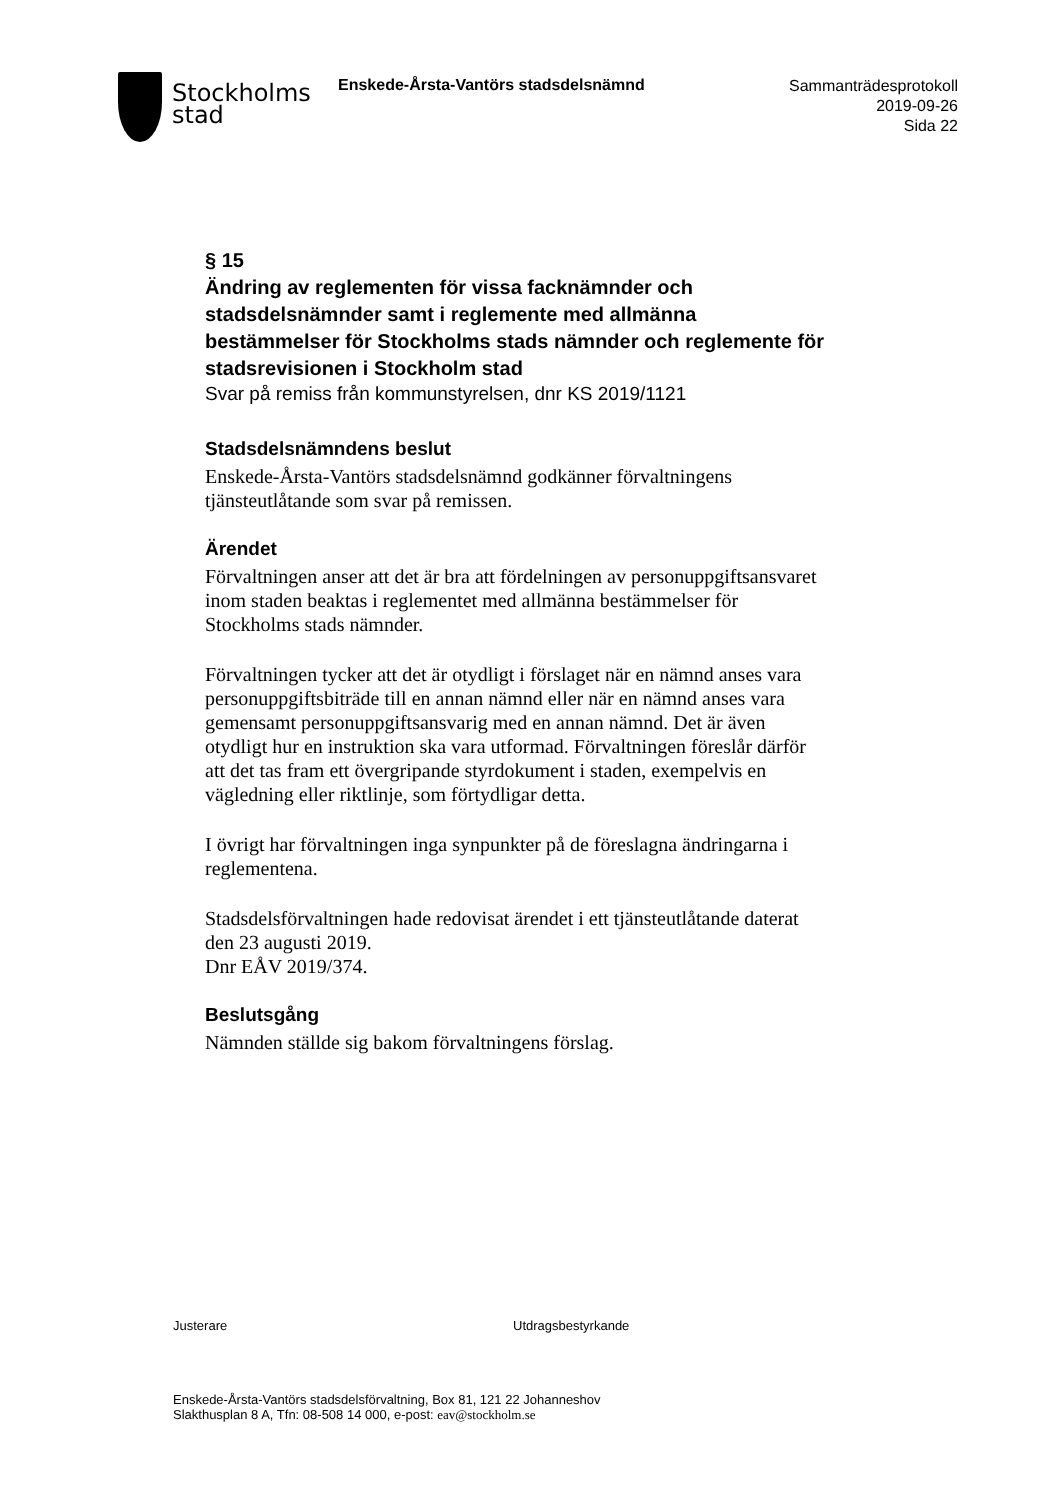Stockholms
stad
Enskede-Årsta-Vantörs stadsdelsnämnd
Sammanträdesprotokoll
2019-09-26
Sida 22
§ 15
Ändring av reglementen för vissa facknämnder och stadsdelsnämnder samt i reglemente med allmänna bestämmelser för Stockholms stads nämnder och reglemente för stadsrevisionen i Stockholm stad
Svar på remiss från kommunstyrelsen, dnr KS 2019/1121
Stadsdelsnämndens beslut
Enskede-Årsta-Vantörs stadsdelsnämnd godkänner förvaltningens tjänsteutlåtande som svar på remissen.
Ärendet
Förvaltningen anser att det är bra att fördelningen av personuppgiftsansvaret inom staden beaktas i reglementet med allmänna bestämmelser för Stockholms stads nämnder.
Förvaltningen tycker att det är otydligt i förslaget när en nämnd anses vara personuppgiftsbiträde till en annan nämnd eller när en nämnd anses vara gemensamt personuppgiftsansvarig med en annan nämnd. Det är även otydligt hur en instruktion ska vara utformad. Förvaltningen föreslår därför att det tas fram ett övergripande styrdokument i staden, exempelvis en vägledning eller riktlinje, som förtydligar detta.
I övrigt har förvaltningen inga synpunkter på de föreslagna ändringarna i reglementena.
Stadsdelsförvaltningen hade redovisat ärendet i ett tjänsteutlåtande daterat den 23 augusti 2019.
Dnr EÅV 2019/374.
Beslutsgång
Nämnden ställde sig bakom förvaltningens förslag.
Justerare Utdragsbestyrkande
Enskede-Årsta-Vantörs stadsdelsförvaltning, Box 81, 121 22 Johanneshov
Slakthusplan 8 A, Tfn: 08-508 14 000, e-post: eav@stockholm.se